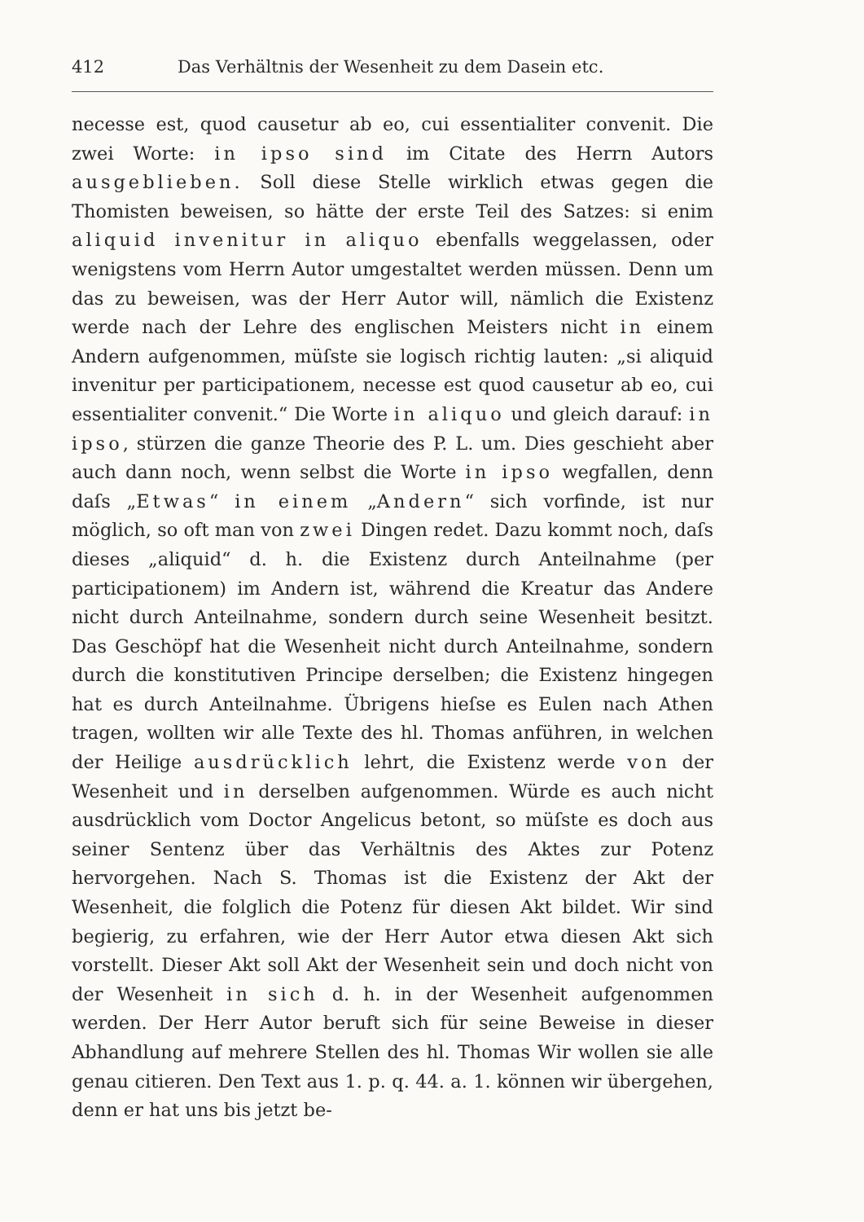412 Das Verhältnis der Wesenheit zu dem Dasein etc.
necesse est, quod causetur ab eo, cui essentialiter convenit. Die zwei Worte: in ipso sind im Citate des Herrn Autors ausgeblieben. Soll diese Stelle wirklich etwas gegen die Thomisten beweisen, so hätte der erste Teil des Satzes: si enim aliquid invenitur in aliquo ebenfalls weggelassen, oder wenigstens vom Herrn Autor umgestaltet werden müssen. Denn um das zu beweisen, was der Herr Autor will, nämlich die Existenz werde nach der Lehre des englischen Meisters nicht in einem Andern aufgenommen, müſste sie logisch richtig lauten: „si aliquid invenitur per participationem, necesse est quod causetur ab eo, cui essentialiter convenit.“ Die Worte in aliquo und gleich darauf: in ipso, stürzen die ganze Theorie des P. L. um. Dies geschieht aber auch dann noch, wenn selbst die Worte in ipso wegfallen, denn daſs „Etwas“ in einem „Andern“ sich vorfinde, ist nur möglich, so oft man von zwei Dingen redet. Dazu kommt noch, daſs dieses „aliquid“ d. h. die Existenz durch Anteilnahme (per participationem) im Andern ist, während die Kreatur das Andere nicht durch Anteilnahme, sondern durch seine Wesenheit besitzt. Das Geschöpf hat die Wesenheit nicht durch Anteilnahme, sondern durch die konstitutiven Principe derselben; die Existenz hingegen hat es durch Anteilnahme. Übrigens hieſse es Eulen nach Athen tragen, wollten wir alle Texte des hl. Thomas anführen, in welchen der Heilige ausdrücklich lehrt, die Existenz werde von der Wesenheit und in derselben aufgenommen. Würde es auch nicht ausdrücklich vom Doctor Angelicus betont, so müſste es doch aus seiner Sentenz über das Verhältnis des Aktes zur Potenz hervorgehen. Nach S. Thomas ist die Existenz der Akt der Wesenheit, die folglich die Potenz für diesen Akt bildet. Wir sind begierig, zu erfahren, wie der Herr Autor etwa diesen Akt sich vorstellt. Dieser Akt soll Akt der Wesenheit sein und doch nicht von der Wesenheit in sich d. h. in der Wesenheit aufgenommen werden. Der Herr Autor beruft sich für seine Beweise in dieser Abhandlung auf mehrere Stellen des hl. Thomas Wir wollen sie alle genau citieren. Den Text aus 1. p. q. 44. a. 1. können wir übergehen, denn er hat uns bis jetzt be-